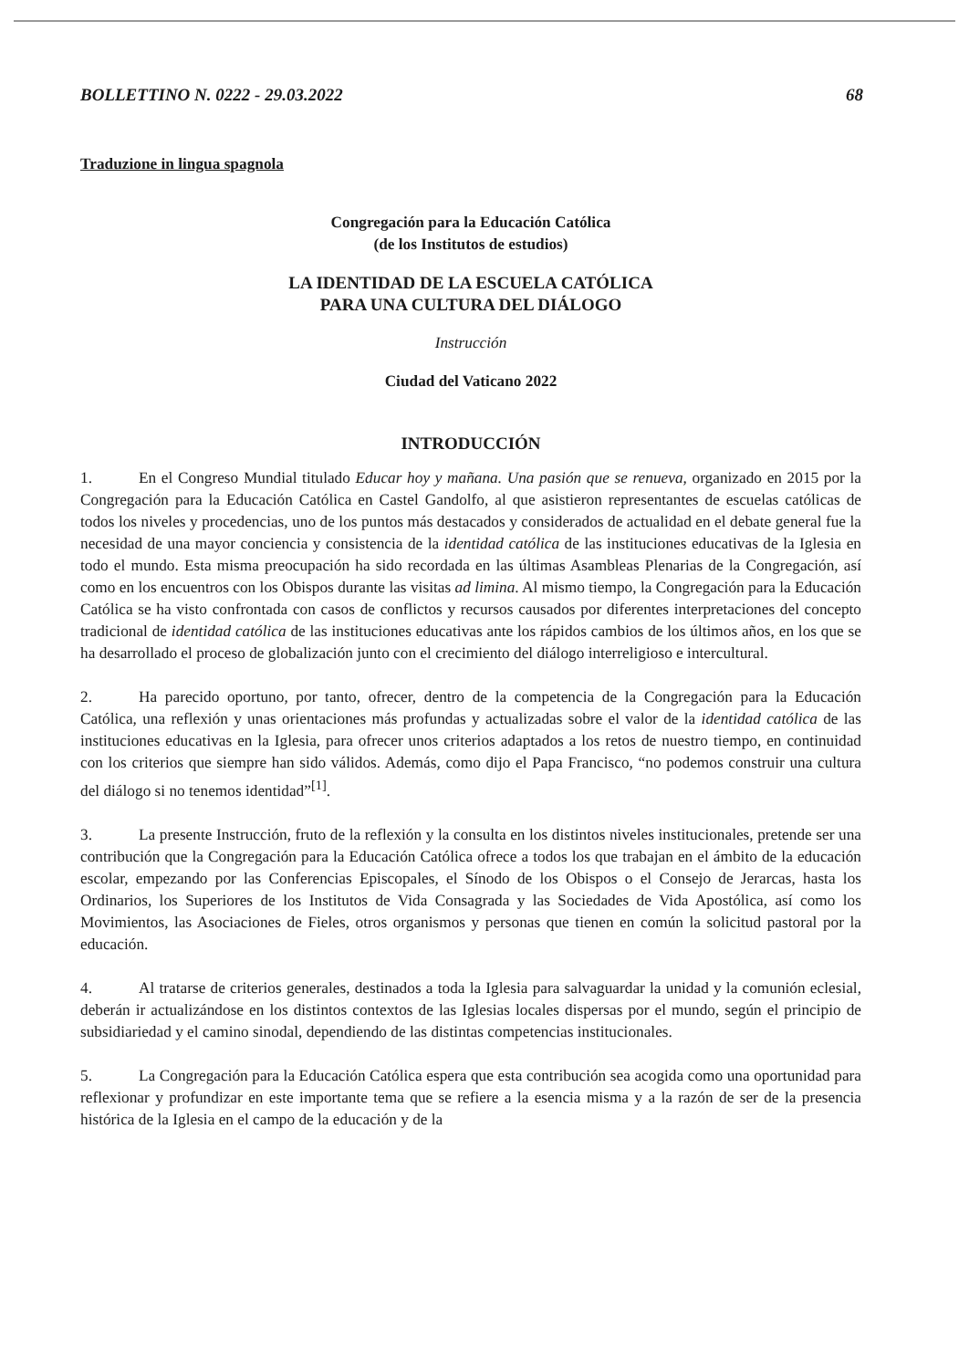BOLLETTINO N. 0222 - 29.03.2022 68
Traduzione in lingua spagnola
Congregación para la Educación Católica
(de los Institutos de estudios)
LA IDENTIDAD DE LA ESCUELA CATÓLICA
PARA UNA CULTURA DEL DIÁLOGO
Instrucción
Ciudad del Vaticano 2022
INTRODUCCIÓN
1. En el Congreso Mundial titulado Educar hoy y mañana. Una pasión que se renueva, organizado en 2015 por la Congregación para la Educación Católica en Castel Gandolfo, al que asistieron representantes de escuelas católicas de todos los niveles y procedencias, uno de los puntos más destacados y considerados de actualidad en el debate general fue la necesidad de una mayor conciencia y consistencia de la identidad católica de las instituciones educativas de la Iglesia en todo el mundo. Esta misma preocupación ha sido recordada en las últimas Asambleas Plenarias de la Congregación, así como en los encuentros con los Obispos durante las visitas ad limina. Al mismo tiempo, la Congregación para la Educación Católica se ha visto confrontada con casos de conflictos y recursos causados por diferentes interpretaciones del concepto tradicional de identidad católica de las instituciones educativas ante los rápidos cambios de los últimos años, en los que se ha desarrollado el proceso de globalización junto con el crecimiento del diálogo interreligioso e intercultural.
2. Ha parecido oportuno, por tanto, ofrecer, dentro de la competencia de la Congregación para la Educación Católica, una reflexión y unas orientaciones más profundas y actualizadas sobre el valor de la identidad católica de las instituciones educativas en la Iglesia, para ofrecer unos criterios adaptados a los retos de nuestro tiempo, en continuidad con los criterios que siempre han sido válidos. Además, como dijo el Papa Francisco, “no podemos construir una cultura del diálogo si no tenemos identidad”<sup>[1]</sup>.
3. La presente Instrucción, fruto de la reflexión y la consulta en los distintos niveles institucionales, pretende ser una contribución que la Congregación para la Educación Católica ofrece a todos los que trabajan en el ámbito de la educación escolar, empezando por las Conferencias Episcopales, el Sínodo de los Obispos o el Consejo de Jerarcas, hasta los Ordinarios, los Superiores de los Institutos de Vida Consagrada y las Sociedades de Vida Apostólica, así como los Movimientos, las Asociaciones de Fieles, otros organismos y personas que tienen en común la solicitud pastoral por la educación.
4. Al tratarse de criterios generales, destinados a toda la Iglesia para salvaguardar la unidad y la comunión eclesial, deberán ir actualizándose en los distintos contextos de las Iglesias locales dispersas por el mundo, según el principio de subsidiariedad y el camino sinodal, dependiendo de las distintas competencias institucionales.
5. La Congregación para la Educación Católica espera que esta contribución sea acogida como una oportunidad para reflexionar y profundizar en este importante tema que se refiere a la esencia misma y a la razón de ser de la presencia histórica de la Iglesia en el campo de la educación y de la